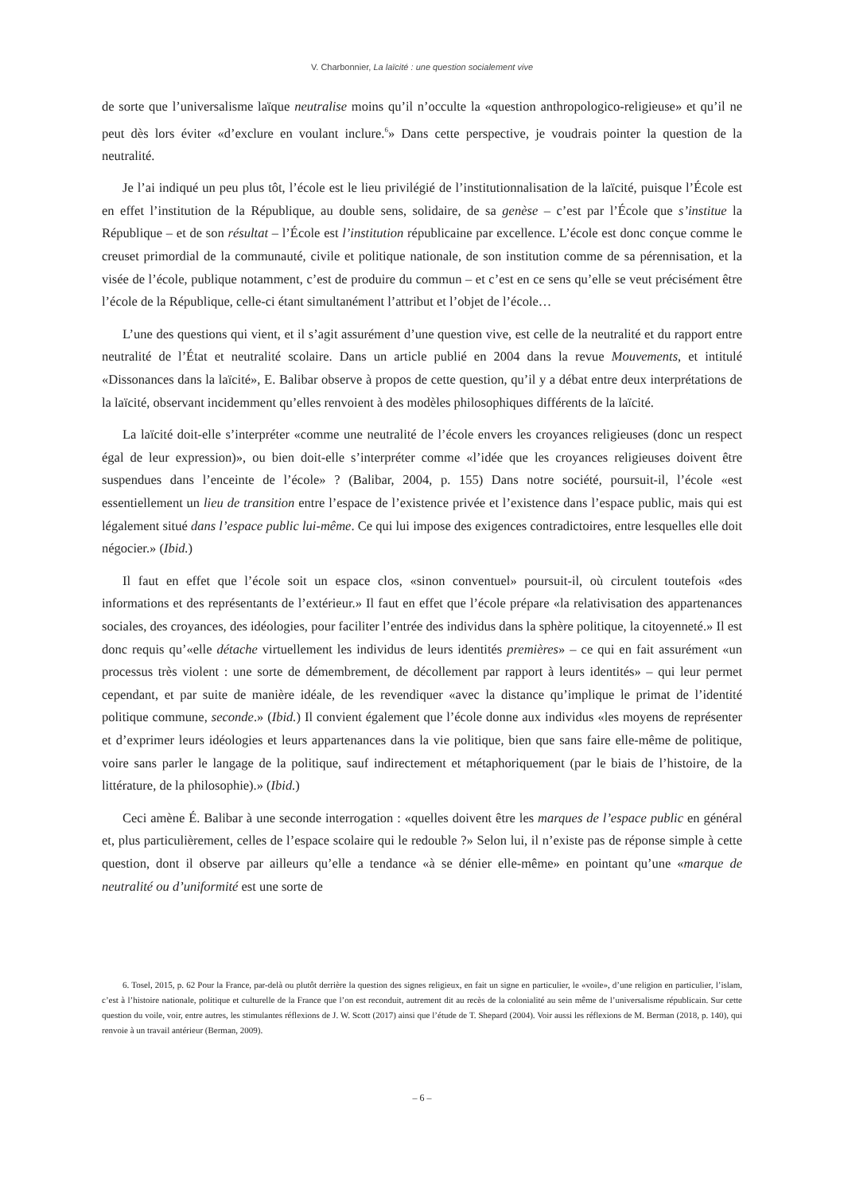V. Charbonnier, La laïcité : une question socialement vive
de sorte que l’universalisme laïque neutralise moins qu’il n’occulte la «question anthropologico-religieuse» et qu’il ne peut dès lors éviter «d’exclure en voulant inclure.<sup>6</sup>» Dans cette perspective, je voudrais pointer la question de la neutralité.
Je l’ai indiqué un peu plus tôt, l’école est le lieu privilégié de l’institutionnalisation de la laïcité, puisque l’École est en effet l’institution de la République, au double sens, solidaire, de sa genèse – c’est par l’École que s’institue la République – et de son résultat – l’École est l’institution républicaine par excellence. L’école est donc conçue comme le creuset primordial de la communauté, civile et politique nationale, de son institution comme de sa pérennisation, et la visée de l’école, publique notamment, c’est de produire du commun – et c’est en ce sens qu’elle se veut précisément être l’école de la République, celle-ci étant simultanément l’attribut et l’objet de l’école…
L’une des questions qui vient, et il s’agit assurément d’une question vive, est celle de la neutralité et du rapport entre neutralité de l’État et neutralité scolaire. Dans un article publié en 2004 dans la revue Mouvements, et intitulé «Dissonances dans la laïcité», E. Balibar observe à propos de cette question, qu’il y a débat entre deux interprétations de la laïcité, observant incidemment qu’elles renvoient à des modèles philosophiques différents de la laïcité.
La laïcité doit-elle s’interpréter «comme une neutralité de l’école envers les croyances religieuses (donc un respect égal de leur expression)», ou bien doit-elle s’interpréter comme «l’idée que les croyances religieuses doivent être suspendues dans l’enceinte de l’école» ? (Balibar, 2004, p. 155) Dans notre société, poursuit-il, l’école «est essentiellement un lieu de transition entre l’espace de l’existence privée et l’existence dans l’espace public, mais qui est légalement situé dans l’espace public lui-même. Ce qui lui impose des exigences contradictoires, entre lesquelles elle doit négocier.» (Ibid.)
Il faut en effet que l’école soit un espace clos, «sinon conventuel» poursuit-il, où circulent toutefois «des informations et des représentants de l’extérieur.» Il faut en effet que l’école prépare «la relativisation des appartenances sociales, des croyances, des idéologies, pour faciliter l’entrée des individus dans la sphère politique, la citoyenneté.» Il est donc requis qu’«elle détache virtuellement les individus de leurs identités premières» – ce qui en fait assurément «un processus très violent : une sorte de démembrement, de décollement par rapport à leurs identités» – qui leur permet cependant, et par suite de manière idéale, de les revendiquer «avec la distance qu’implique le primat de l’identité politique commune, seconde.» (Ibid.) Il convient également que l’école donne aux individus «les moyens de représenter et d’exprimer leurs idéologies et leurs appartenances dans la vie politique, bien que sans faire elle-même de politique, voire sans parler le langage de la politique, sauf indirectement et métaphoriquement (par le biais de l’histoire, de la littérature, de la philosophie).» (Ibid.)
Ceci amène É. Balibar à une seconde interrogation : «quelles doivent être les marques de l’espace public en général et, plus particulièrement, celles de l’espace scolaire qui le redouble ?» Selon lui, il n’existe pas de réponse simple à cette question, dont il observe par ailleurs qu’elle a tendance «à se dénier elle-même» en pointant qu’une «marque de neutralité ou d’uniformité est une sorte de
6. Tosel, 2015, p. 62 Pour la France, par-delà ou plutôt derrière la question des signes religieux, en fait un signe en particulier, le «voile», d’une religion en particulier, l’islam, c’est à l’histoire nationale, politique et culturelle de la France que l’on est reconduit, autrement dit au recès de la colonialité au sein même de l’universalisme républicain. Sur cette question du voile, voir, entre autres, les stimulantes réflexions de J. W. Scott (2017) ainsi que l’étude de T. Shepard (2004). Voir aussi les réflexions de M. Berman (2018, p. 140), qui renvoie à un travail antérieur (Berman, 2009).
– 6 –